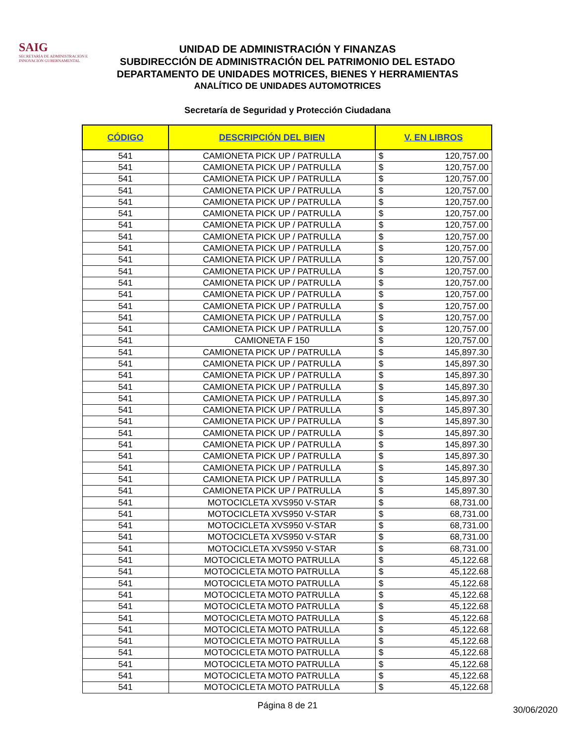SAIG
SECRETARÍA DE ADMINISTRACIÓN E INNOVACIÓN GUBERNAMENTAL
UNIDAD DE ADMINISTRACIÓN Y FINANZAS
SUBDIRECCIÓN DE ADMINISTRACIÓN DEL PATRIMONIO DEL ESTADO
DEPARTAMENTO DE UNIDADES MOTRICES, BIENES Y HERRAMIENTAS
ANALÍTICO DE UNIDADES AUTOMOTRICES
Secretaría de Seguridad y Protección Ciudadana
| CÓDIGO | DESCRIPCIÓN DEL BIEN | V. EN LIBROS | |
| --- | --- | --- | --- |
| 541 | CAMIONETA PICK UP / PATRULLA | $ | 120,757.00 |
| 541 | CAMIONETA PICK UP / PATRULLA | $ | 120,757.00 |
| 541 | CAMIONETA PICK UP / PATRULLA | $ | 120,757.00 |
| 541 | CAMIONETA PICK UP / PATRULLA | $ | 120,757.00 |
| 541 | CAMIONETA PICK UP / PATRULLA | $ | 120,757.00 |
| 541 | CAMIONETA PICK UP / PATRULLA | $ | 120,757.00 |
| 541 | CAMIONETA PICK UP / PATRULLA | $ | 120,757.00 |
| 541 | CAMIONETA PICK UP / PATRULLA | $ | 120,757.00 |
| 541 | CAMIONETA PICK UP / PATRULLA | $ | 120,757.00 |
| 541 | CAMIONETA PICK UP / PATRULLA | $ | 120,757.00 |
| 541 | CAMIONETA PICK UP / PATRULLA | $ | 120,757.00 |
| 541 | CAMIONETA PICK UP / PATRULLA | $ | 120,757.00 |
| 541 | CAMIONETA PICK UP / PATRULLA | $ | 120,757.00 |
| 541 | CAMIONETA PICK UP / PATRULLA | $ | 120,757.00 |
| 541 | CAMIONETA PICK UP / PATRULLA | $ | 120,757.00 |
| 541 | CAMIONETA PICK UP / PATRULLA | $ | 120,757.00 |
| 541 | CAMIONETA F 150 | $ | 120,757.00 |
| 541 | CAMIONETA PICK UP / PATRULLA | $ | 145,897.30 |
| 541 | CAMIONETA PICK UP / PATRULLA | $ | 145,897.30 |
| 541 | CAMIONETA PICK UP / PATRULLA | $ | 145,897.30 |
| 541 | CAMIONETA PICK UP / PATRULLA | $ | 145,897.30 |
| 541 | CAMIONETA PICK UP / PATRULLA | $ | 145,897.30 |
| 541 | CAMIONETA PICK UP / PATRULLA | $ | 145,897.30 |
| 541 | CAMIONETA PICK UP / PATRULLA | $ | 145,897.30 |
| 541 | CAMIONETA PICK UP / PATRULLA | $ | 145,897.30 |
| 541 | CAMIONETA PICK UP / PATRULLA | $ | 145,897.30 |
| 541 | CAMIONETA PICK UP / PATRULLA | $ | 145,897.30 |
| 541 | CAMIONETA PICK UP / PATRULLA | $ | 145,897.30 |
| 541 | CAMIONETA PICK UP / PATRULLA | $ | 145,897.30 |
| 541 | CAMIONETA PICK UP / PATRULLA | $ | 145,897.30 |
| 541 | MOTOCICLETA XVS950 V-STAR | $ | 68,731.00 |
| 541 | MOTOCICLETA XVS950 V-STAR | $ | 68,731.00 |
| 541 | MOTOCICLETA XVS950 V-STAR | $ | 68,731.00 |
| 541 | MOTOCICLETA XVS950 V-STAR | $ | 68,731.00 |
| 541 | MOTOCICLETA XVS950 V-STAR | $ | 68,731.00 |
| 541 | MOTOCICLETA MOTO PATRULLA | $ | 45,122.68 |
| 541 | MOTOCICLETA MOTO PATRULLA | $ | 45,122.68 |
| 541 | MOTOCICLETA MOTO PATRULLA | $ | 45,122.68 |
| 541 | MOTOCICLETA MOTO PATRULLA | $ | 45,122.68 |
| 541 | MOTOCICLETA MOTO PATRULLA | $ | 45,122.68 |
| 541 | MOTOCICLETA MOTO PATRULLA | $ | 45,122.68 |
| 541 | MOTOCICLETA MOTO PATRULLA | $ | 45,122.68 |
| 541 | MOTOCICLETA MOTO PATRULLA | $ | 45,122.68 |
| 541 | MOTOCICLETA MOTO PATRULLA | $ | 45,122.68 |
| 541 | MOTOCICLETA MOTO PATRULLA | $ | 45,122.68 |
| 541 | MOTOCICLETA MOTO PATRULLA | $ | 45,122.68 |
| 541 | MOTOCICLETA MOTO PATRULLA | $ | 45,122.68 |
Página 8 de 21
30/06/2020